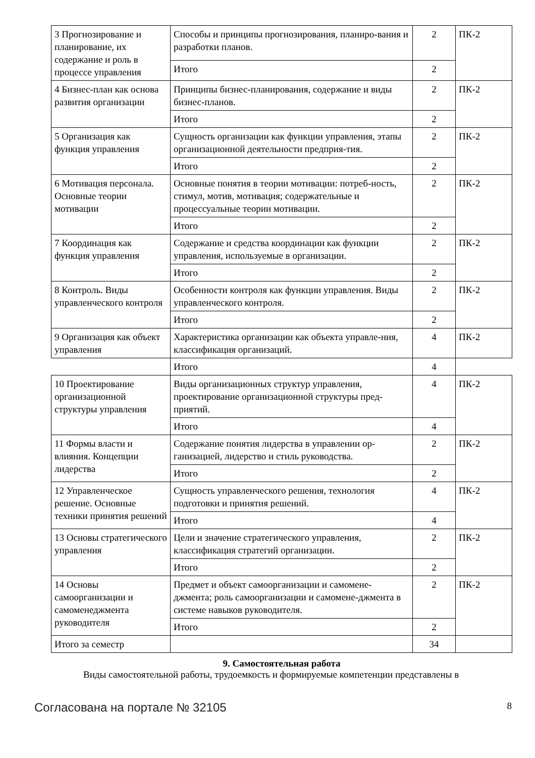| 3 Прогнозирование и планирование, их содержание и роль в процессе управления | Способы и принципы прогнозирования, планиро-вания и разработки планов. | 2 | ПК-2 |
| | Итого | 2 | |
| 4 Бизнес-план как основа развития организации | Принципы бизнес-планирования, содержание и виды бизнес-планов. | 2 | ПК-2 |
| | Итого | 2 | |
| 5 Организация как функция управления | Сущность организации как функции управления, этапы организационной деятельности предприя-тия. | 2 | ПК-2 |
| | Итого | 2 | |
| 6 Мотивация персонала. Основные теории мотивации | Основные понятия в теории мотивации: потреб-ность, стимул, мотив, мотивация; содержательные и процессуальные теории мотивации. | 2 | ПК-2 |
| | Итого | 2 | |
| 7 Координация как функция управления | Содержание и средства координации как функции управления, используемые в организации. | 2 | ПК-2 |
| | Итого | 2 | |
| 8 Контроль. Виды управленческого контроля | Особенности контроля как функции управления. Виды управленческого контроля. | 2 | ПК-2 |
| | Итого | 2 | |
| 9 Организация как объект управления | Характеристика организации как объекта управле-ния, классификация организаций. | 4 | ПК-2 |
| | Итого | 4 | |
| 10 Проектирование организационной структуры управления | Виды организационных структур управления, проектирование организационной структуры пред-приятий. | 4 | ПК-2 |
| | Итого | 4 | |
| 11 Формы власти и влияния. Концепции лидерства | Содержание понятия лидерства в управлении ор-ганизацией, лидерство и стиль руководства. | 2 | ПК-2 |
| | Итого | 2 | |
| 12 Управленческое решение. Основные техники принятия решений | Сущность управленческого решения, технология подготовки и принятия решений. | 4 | ПК-2 |
| | Итого | 4 | |
| 13 Основы стратегического управления | Цели и значение стратегического управления, классификация стратегий организации. | 2 | ПК-2 |
| | Итого | 2 | |
| 14 Основы самоорганизации и самоменеджмента руководителя | Предмет и объект самоорганизации и самомене-джмента; роль самоорганизации и самомене-джмента в системе навыков руководителя. | 2 | ПК-2 |
| | Итого | 2 | |
| Итого за семестр | | 34 | |
9. Самостоятельная работа
Виды самостоятельной работы, трудоемкость и формируемые компетенции представлены в
Согласована на портале № 32105 8